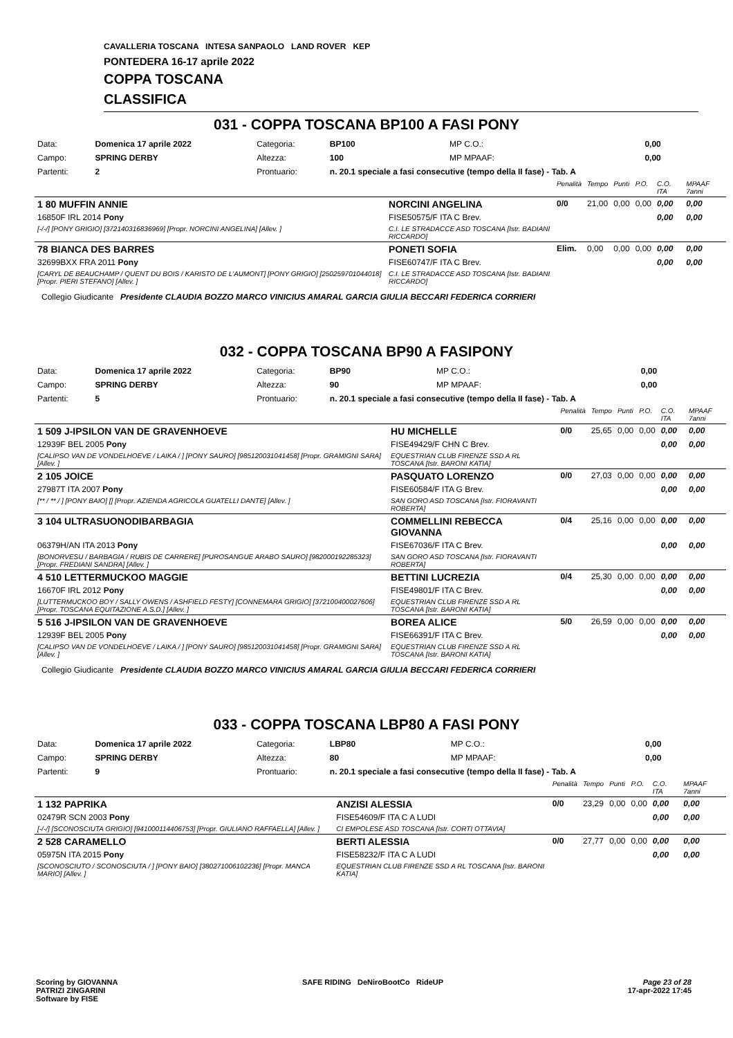CAVALLERIA TOSCANA INTESA SANPAOLO LAND ROVER KEP
PONTEDERA 16-17 aprile 2022
COPPA TOSCANA
CLASSIFICA
031 - COPPA TOSCANA BP100 A FASI PONY
| Data: | Domenica 17 aprile 2022 | Categoria: | BP100 | MP C.O.: | 0,00 |
| Campo: | SPRING DERBY | Altezza: | 100 | MP MPAAF: | 0,00 |
| Partenti: | 2 | Prontuario: | n. 20.1 speciale a fasi consecutive (tempo della II fase) - Tab. A | | |
| | | Penalità | Tempo | Punti | P.O. | C.O. ITA | MPAAF 7anni |
| 1 80 MUFFIN ANNIE | NORCINI ANGELINA | 0/0 | 21,00 | 0,00 | 0,00 | 0,00 | 0,00 |
| 16850F IRL 2014 Pony | FISE50575/F ITA C Brev. | | | | | 0,00 | 0,00 |
| [-/-/] [PONY GRIGIO] [372140316836969] [Propr. NORCINI ANGELINA] [Allev. ] | C.I. LE STRADACCE ASD TOSCANA [Istr. BADIANI RICCARDO] | | | | | | |
| 78 BIANCA DES BARRES | PONETI SOFIA | Elim. | 0,00 | 0,00 | 0,00 | 0,00 | 0,00 |
| 32699BXX FRA 2011 Pony | FISE60747/F ITA C Brev. | | | | | 0,00 | 0,00 |
| [CARYL DE BEAUCHAMP / QUENT DU BOIS / KARISTO DE L'AUMONT] [PONY GRIGIO] [250259701044018] [Propr. PIERI STEFANO] [Allev. ] | C.I. LE STRADACCE ASD TOSCANA [Istr. BADIANI RICCARDO] | | | | | | |
Collegio Giudicante Presidente CLAUDIA BOZZO MARCO VINICIUS AMARAL GARCIA GIULIA BECCARI FEDERICA CORRIERI
032 - COPPA TOSCANA BP90 A FASIPONY
| Data: | Domenica 17 aprile 2022 | Categoria: | BP90 | MP C.O.: | 0,00 |
| Campo: | SPRING DERBY | Altezza: | 90 | MP MPAAF: | 0,00 |
| Partenti: | 5 | Prontuario: | n. 20.1 speciale a fasi consecutive (tempo della II fase) - Tab. A | | |
| | | Penalità | Tempo | Punti | P.O. | C.O. ITA | MPAAF 7anni |
| 1 509 J-IPSILON VAN DE GRAVENHOEVE | HU MICHELLE | 0/0 | 25,65 | 0,00 | 0,00 | 0,00 | 0,00 |
| 12939F BEL 2005 Pony | FISE49429/F CHN C Brev. | | | | | 0,00 | 0,00 |
| [CALIPSO VAN DE VONDELHOEVE / LAIKA / ] [PONY SAURO] [985120031041458] [Propr. GRAMIGNI SARA] [Allev. ] | EQUESTRIAN CLUB FIRENZE SSD A RL TOSCANA [Istr. BARONI KATIA] | | | | | | |
| 2 105 JOICE | PASQUATO LORENZO | 0/0 | 27,03 | 0,00 | 0,00 | 0,00 | 0,00 |
| 27987T ITA 2007 Pony | FISE60584/F ITA G Brev. | | | | | 0,00 | 0,00 |
| [** / ** / ] [PONY BAIO] [] [Propr. AZIENDA AGRICOLA GUATELLI DANTE] [Allev. ] | SAN GORO ASD TOSCANA [Istr. FIORAVANTI ROBERTA] | | | | | | |
| 3 104 ULTRASUONODIBARBAGIA | COMMELLINI REBECCA GIOVANNA | 0/4 | 25,16 | 0,00 | 0,00 | 0,00 | 0,00 |
| 06379H/AN ITA 2013 Pony | FISE67036/F ITA C Brev. | | | | | 0,00 | 0,00 |
| [BONORVESU / BARBAGIA / RUBIS DE CARRERE] [PUROSANGUE ARABO SAURO] [982000192285323] [Propr. FREDIANI SANDRA] [Allev. ] | SAN GORO ASD TOSCANA [Istr. FIORAVANTI ROBERTA] | | | | | | |
| 4 510 LETTERMUCKOO MAGGIE | BETTINI LUCREZIA | 0/4 | 25,30 | 0,00 | 0,00 | 0,00 | 0,00 |
| 16670F IRL 2012 Pony | FISE49801/F ITA C Brev. | | | | | 0,00 | 0,00 |
| [LUTTERMUCKOO BOY / SALLY OWENS / ASHFIELD FESTY] [CONNEMARA GRIGIO] [372100400027606] [Propr. TOSCANA EQUITAZIONE A.S.D.] [Allev. ] | EQUESTRIAN CLUB FIRENZE SSD A RL TOSCANA [Istr. BARONI KATIA] | | | | | | |
| 5 516 J-IPSILON VAN DE GRAVENHOEVE | BOREA ALICE | 5/0 | 26,59 | 0,00 | 0,00 | 0,00 | 0,00 |
| 12939F BEL 2005 Pony | FISE66391/F ITA C Brev. | | | | | 0,00 | 0,00 |
| [CALIPSO VAN DE VONDELHOEVE / LAIKA / ] [PONY SAURO] [985120031041458] [Propr. GRAMIGNI SARA] [Allev. ] | EQUESTRIAN CLUB FIRENZE SSD A RL TOSCANA [Istr. BARONI KATIA] | | | | | | |
Collegio Giudicante Presidente CLAUDIA BOZZO MARCO VINICIUS AMARAL GARCIA GIULIA BECCARI FEDERICA CORRIERI
033 - COPPA TOSCANA LBP80 A FASI PONY
| Data: | Domenica 17 aprile 2022 | Categoria: | LBP80 | MP C.O.: | 0,00 |
| Campo: | SPRING DERBY | Altezza: | 80 | MP MPAAF: | 0,00 |
| Partenti: | 9 | Prontuario: | n. 20.1 speciale a fasi consecutive (tempo della II fase) - Tab. A | | |
| | | Penalità | Tempo | Punti | P.O. | C.O. ITA | MPAAF 7anni |
| 1 132 PAPRIKA | ANZISI ALESSIA | 0/0 | 23,29 | 0,00 | 0,00 | 0,00 | 0,00 |
| 02479R SCN 2003 Pony | FISE54609/F ITA C A LUDI | | | | | 0,00 | 0,00 |
| [-/-/] [SCONOSCIUTA GRIGIO] [941000114406753] [Propr. GIULIANO RAFFAELLA] [Allev. ] | CI EMPOLESE ASD TOSCANA [Istr. CORTI OTTAVIA] | | | | | | |
| 2 528 CARAMELLO | BERTI ALESSIA | 0/0 | 27,77 | 0,00 | 0,00 | 0,00 | 0,00 |
| 05975N ITA 2015 Pony | FISE58232/F ITA C A LUDI | | | | | 0,00 | 0,00 |
| [SCONOSCIUTO / SCONOSCIUTA / ] [PONY BAIO] [380271006102236] [Propr. MANCA MARIO] [Allev. ] | EQUESTRIAN CLUB FIRENZE SSD A RL TOSCANA [Istr. BARONI KATIA] | | | | | | |
Scoring by GIOVANNA
PATRIZI ZINGARINI
Software by FISE
SAFE RIDING DeNiroBootCo RideUP
Page 23 of 28
17-apr-2022 17:45